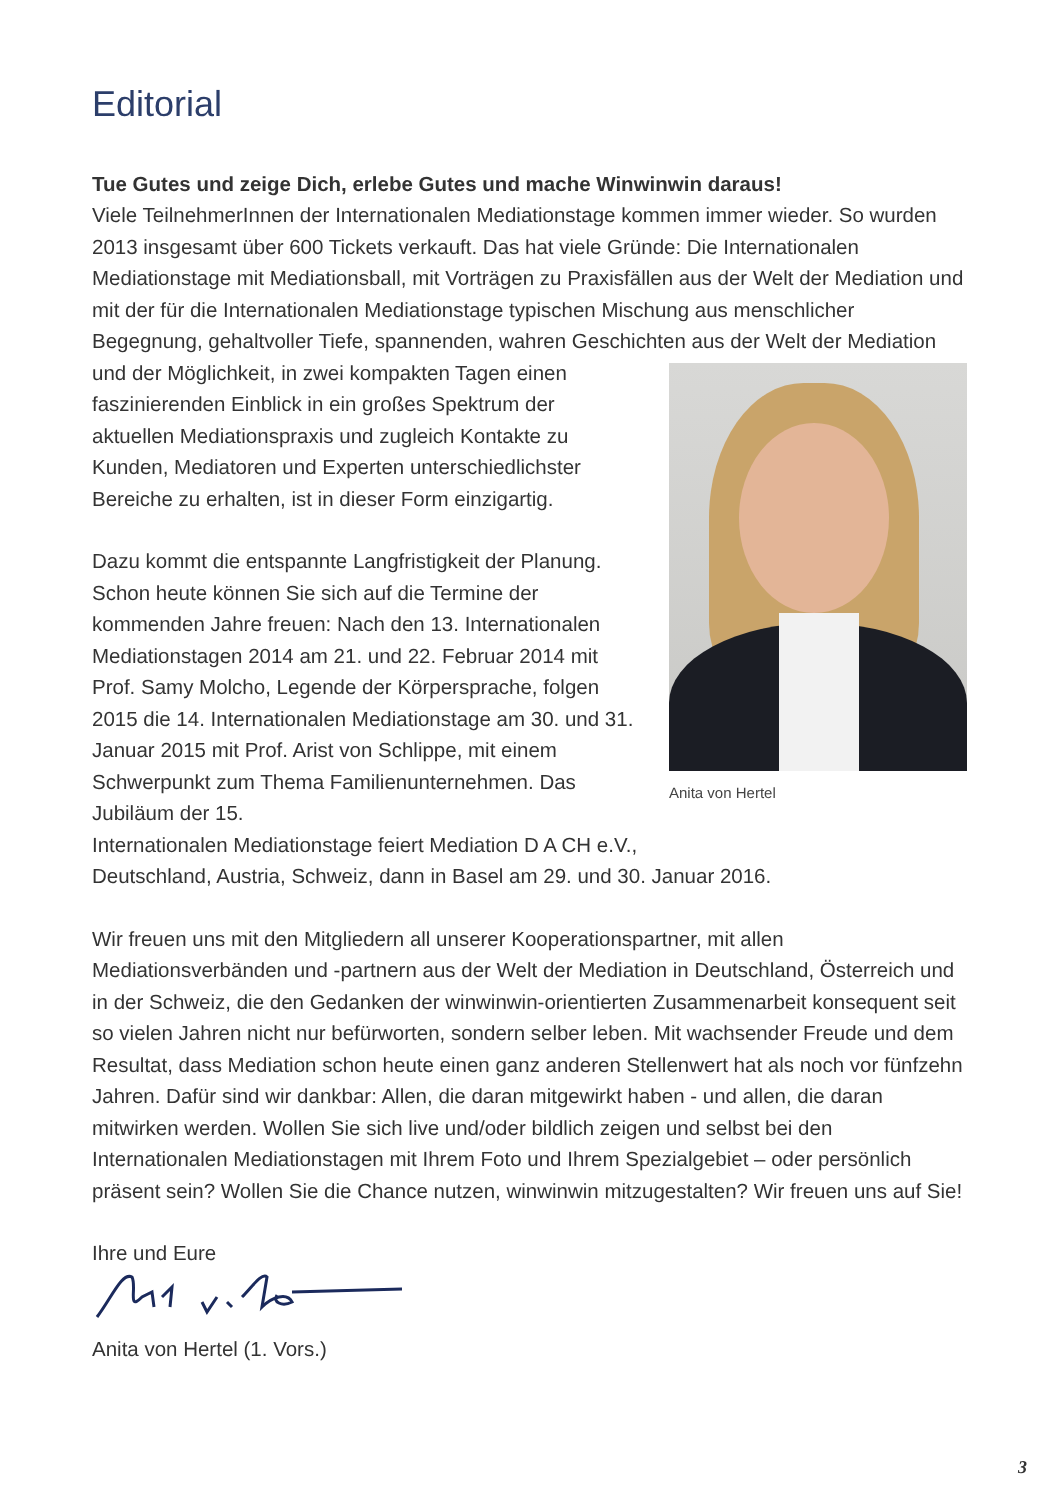Editorial
Tue Gutes und zeige Dich, erlebe Gutes und mache Winwinwin daraus!
Viele TeilnehmerInnen der Internationalen Mediationstage kommen immer wieder. So wurden 2013 insgesamt über 600 Tickets verkauft. Das hat viele Gründe: Die Internationalen Mediationstage mit Mediationsball, mit Vorträgen zu Praxisfällen aus der Welt der Mediation und mit der für die Internationalen Mediationstage typischen Mischung aus menschlicher Begegnung, gehaltvoller Tiefe, spannenden, wahren Geschichten aus der Welt der Mediation und der Möglichkeit, in zwei kompakten Tagen Anita von Hertel einen faszinierenden Einblick in ein großes Spektrum der aktuellen Mediationspraxis und zugleich Kontakte zu Kunden, Mediatoren und Experten unterschiedlichster Bereiche zu erhalten, ist in dieser Form einzigartig.
Dazu kommt die entspannte Langfristigkeit der Planung. Schon heute können Sie sich auf die Termine der kommenden Jahre freuen: Nach den 13. Internationalen Mediationstagen 2014 am 21. und 22. Februar 2014 mit Prof. Samy Molcho, Legende der Körpersprache, folgen 2015 die 14. Internationalen Mediationstage am 30. und 31. Januar 2015 mit Prof. Arist von Schlippe, mit einem Schwerpunkt zum Thema Familienunternehmen. Das Jubiläum der 15.
Internationalen Mediationstage feiert Mediation D A CH e.V.,
Deutschland, Austria, Schweiz, dann in Basel am 29. und 30. Januar 2016.
Wir freuen uns mit den Mitgliedern all unserer Kooperationspartner, mit allen Mediationsverbänden und -partnern aus der Welt der Mediation in Deutschland, Österreich und in der Schweiz, die den Gedanken der winwinwin-orientierten Zusammenarbeit konsequent seit so vielen Jahren nicht nur befürworten, sondern selber leben. Mit wachsender Freude und dem Resultat, dass Mediation schon heute einen ganz anderen Stellenwert hat als noch vor fünfzehn Jahren. Dafür sind wir dankbar: Allen, die daran mitgewirkt haben - und allen, die daran mitwirken werden. Wollen Sie sich live und/oder bildlich zeigen und selbst bei den Internationalen Mediationstagen mit Ihrem Foto und Ihrem Spezialgebiet – oder persönlich präsent sein? Wollen Sie die Chance nutzen, winwinwin mitzugestalten? Wir freuen uns auf Sie!
Ihre und Eure
Anita von Hertel (1. Vors.)
3